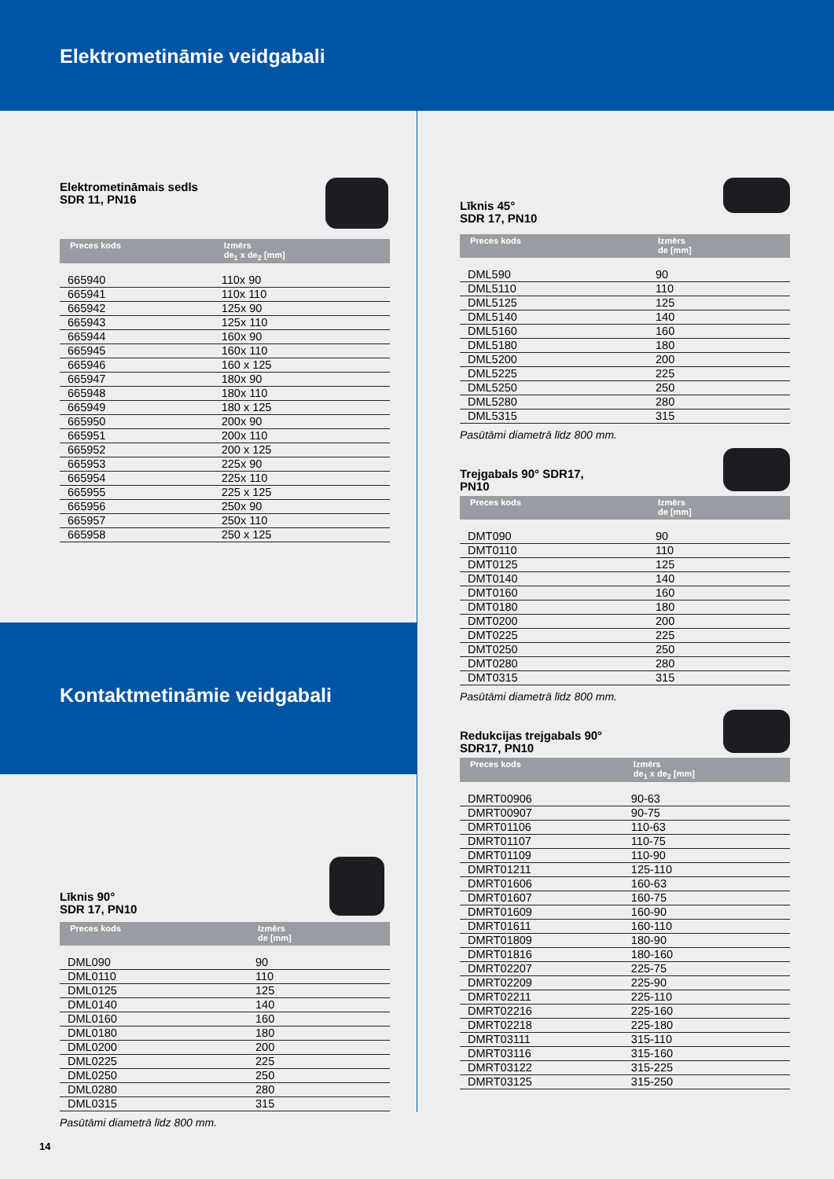Elektrometinām­ie veidgabali
Elektrometināmais sedls
SDR 11, PN16
| Preces kods | Izmērs de<sub>1</sub> x de<sub>2</sub> [mm] |
| --- | --- |
| 665940 | 110x 90 |
| 665941 | 110x 110 |
| 665942 | 125x 90 |
| 665943 | 125x 110 |
| 665944 | 160x 90 |
| 665945 | 160x 110 |
| 665946 | 160 x 125 |
| 665947 | 180x 90 |
| 665948 | 180x 110 |
| 665949 | 180 x 125 |
| 665950 | 200x 90 |
| 665951 | 200x 110 |
| 665952 | 200 x 125 |
| 665953 | 225x 90 |
| 665954 | 225x 110 |
| 665955 | 225 x 125 |
| 665956 | 250x 90 |
| 665957 | 250x 110 |
| 665958 | 250 x 125 |
Kontaktmetināmie veidgabali
Līknis 90°
SDR 17, PN10
| Preces kods | Izmērs de [mm] |
| --- | --- |
| DML090 | 90 |
| DML0110 | 110 |
| DML0125 | 125 |
| DML0140 | 140 |
| DML0160 | 160 |
| DML0180 | 180 |
| DML0200 | 200 |
| DML0225 | 225 |
| DML0250 | 250 |
| DML0280 | 280 |
| DML0315 | 315 |
Pasūtāmi diametrā līdz 800 mm.
14
Līknis 45°
SDR 17, PN10
| Preces kods | Izmērs de [mm] |
| --- | --- |
| DML590 | 90 |
| DML5110 | 110 |
| DML5125 | 125 |
| DML5140 | 140 |
| DML5160 | 160 |
| DML5180 | 180 |
| DML5200 | 200 |
| DML5225 | 225 |
| DML5250 | 250 |
| DML5280 | 280 |
| DML5315 | 315 |
Pasūtāmi diametrā līdz 800 mm.
Trejgabals 90° SDR17,
PN10
| Preces kods | Izmērs de [mm] |
| --- | --- |
| DMT090 | 90 |
| DMT0110 | 110 |
| DMT0125 | 125 |
| DMT0140 | 140 |
| DMT0160 | 160 |
| DMT0180 | 180 |
| DMT0200 | 200 |
| DMT0225 | 225 |
| DMT0250 | 250 |
| DMT0280 | 280 |
| DMT0315 | 315 |
Pasūtāmi diametrā līdz 800 mm.
Redukcijas trejgabals 90°
SDR17, PN10
| Preces kods | Izmērs de<sub>1</sub> x de<sub>2</sub> [mm] |
| --- | --- |
| DMRT00906 | 90-63 |
| DMRT00907 | 90-75 |
| DMRT01106 | 110-63 |
| DMRT01107 | 110-75 |
| DMRT01109 | 110-90 |
| DMRT01211 | 125-110 |
| DMRT01606 | 160-63 |
| DMRT01607 | 160-75 |
| DMRT01609 | 160-90 |
| DMRT01611 | 160-110 |
| DMRT01809 | 180-90 |
| DMRT01816 | 180-160 |
| DMRT02207 | 225-75 |
| DMRT02209 | 225-90 |
| DMRT02211 | 225-110 |
| DMRT02216 | 225-160 |
| DMRT02218 | 225-180 |
| DMRT03111 | 315-110 |
| DMRT03116 | 315-160 |
| DMRT03122 | 315-225 |
| DMRT03125 | 315-250 |